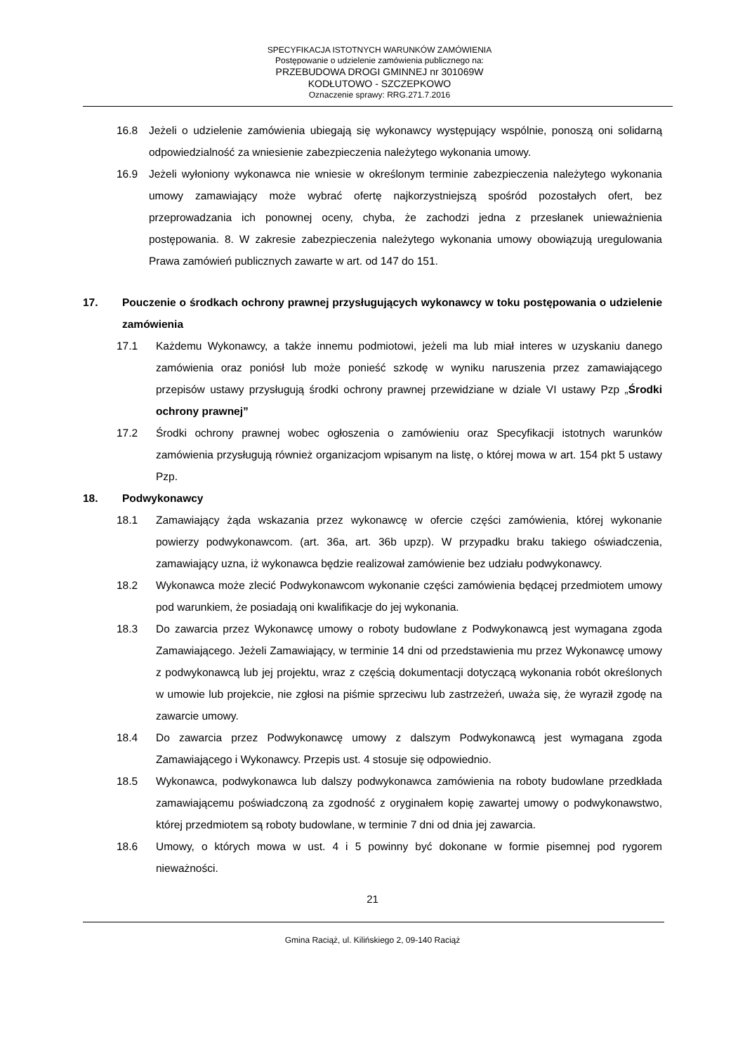SPECYFIKACJA ISTOTNYCH WARUNKÓW ZAMÓWIENIA
Postępowanie o udzielenie zamówienia publicznego na:
PRZEBUDOWA DROGI GMINNEJ nr 301069W
KODŁUTOWO - SZCZEPKOWO
Oznaczenie sprawy: RRG.271.7.2016
16.8 Jeżeli o udzielenie zamówienia ubiegają się wykonawcy występujący wspólnie, ponoszą oni solidarną odpowiedzialność za wniesienie zabezpieczenia należytego wykonania umowy.
16.9 Jeżeli wyłoniony wykonawca nie wniesie w określonym terminie zabezpieczenia należytego wykonania umowy zamawiający może wybrać ofertę najkorzystniejszą spośród pozostałych ofert, bez przeprowadzania ich ponownej oceny, chyba, że zachodzi jedna z przesłanek unieważnienia postępowania. 8. W zakresie zabezpieczenia należytego wykonania umowy obowiązują uregulowania Prawa zamówień publicznych zawarte w art. od 147 do 151.
17. Pouczenie o środkach ochrony prawnej przysługujących wykonawcy w toku postępowania o udzielenie zamówienia
17.1 Każdemu Wykonawcy, a także innemu podmiotowi, jeżeli ma lub miał interes w uzyskaniu danego zamówienia oraz poniósł lub może ponieść szkodę w wyniku naruszenia przez zamawiającego przepisów ustawy przysługują środki ochrony prawnej przewidziane w dziale VI ustawy Pzp „Środki ochrony prawnej”
17.2 Środki ochrony prawnej wobec ogłoszenia o zamówieniu oraz Specyfikacji istotnych warunków zamówienia przysługują również organizacjom wpisanym na listę, o której mowa w art. 154 pkt 5 ustawy Pzp.
18. Podwykonawcy
18.1 Zamawiający żąda wskazania przez wykonawcę w ofercie części zamówienia, której wykonanie powierzy podwykonawcom. (art. 36a, art. 36b upzp). W przypadku braku takiego oświadczenia, zamawiający uzna, iż wykonawca będzie realizował zamówienie bez udziału podwykonawcy.
18.2 Wykonawca może zlecić Podwykonawcom wykonanie części zamówienia będącej przedmiotem umowy pod warunkiem, że posiadają oni kwalifikacje do jej wykonania.
18.3 Do zawarcia przez Wykonawcę umowy o roboty budowlane z Podwykonawcą jest wymagana zgoda Zamawiającego. Jeżeli Zamawiający, w terminie 14 dni od przedstawienia mu przez Wykonawcę umowy z podwykonawcą lub jej projektu, wraz z częścią dokumentacji dotyczącą wykonania robót określonych w umowie lub projekcie, nie zgłosi na piśmie sprzeciwu lub zastrzeżeń, uważa się, że wyraził zgodę na zawarcie umowy.
18.4 Do zawarcia przez Podwykonawcę umowy z dalszym Podwykonawcą jest wymagana zgoda Zamawiającego i Wykonawcy. Przepis ust. 4 stosuje się odpowiednio.
18.5 Wykonawca, podwykonawca lub dalszy podwykonawca zamówienia na roboty budowlane przedkłada zamawiającemu poświadczoną za zgodność z oryginałem kopię zawartej umowy o podwykonawstwo, której przedmiotem są roboty budowlane, w terminie 7 dni od dnia jej zawarcia.
18.6 Umowy, o których mowa w ust. 4 i 5 powinny być dokonane w formie pisemnej pod rygorem nieważności.
21
Gmina Raciąż, ul. Kilińskiego 2, 09-140 Raciąż